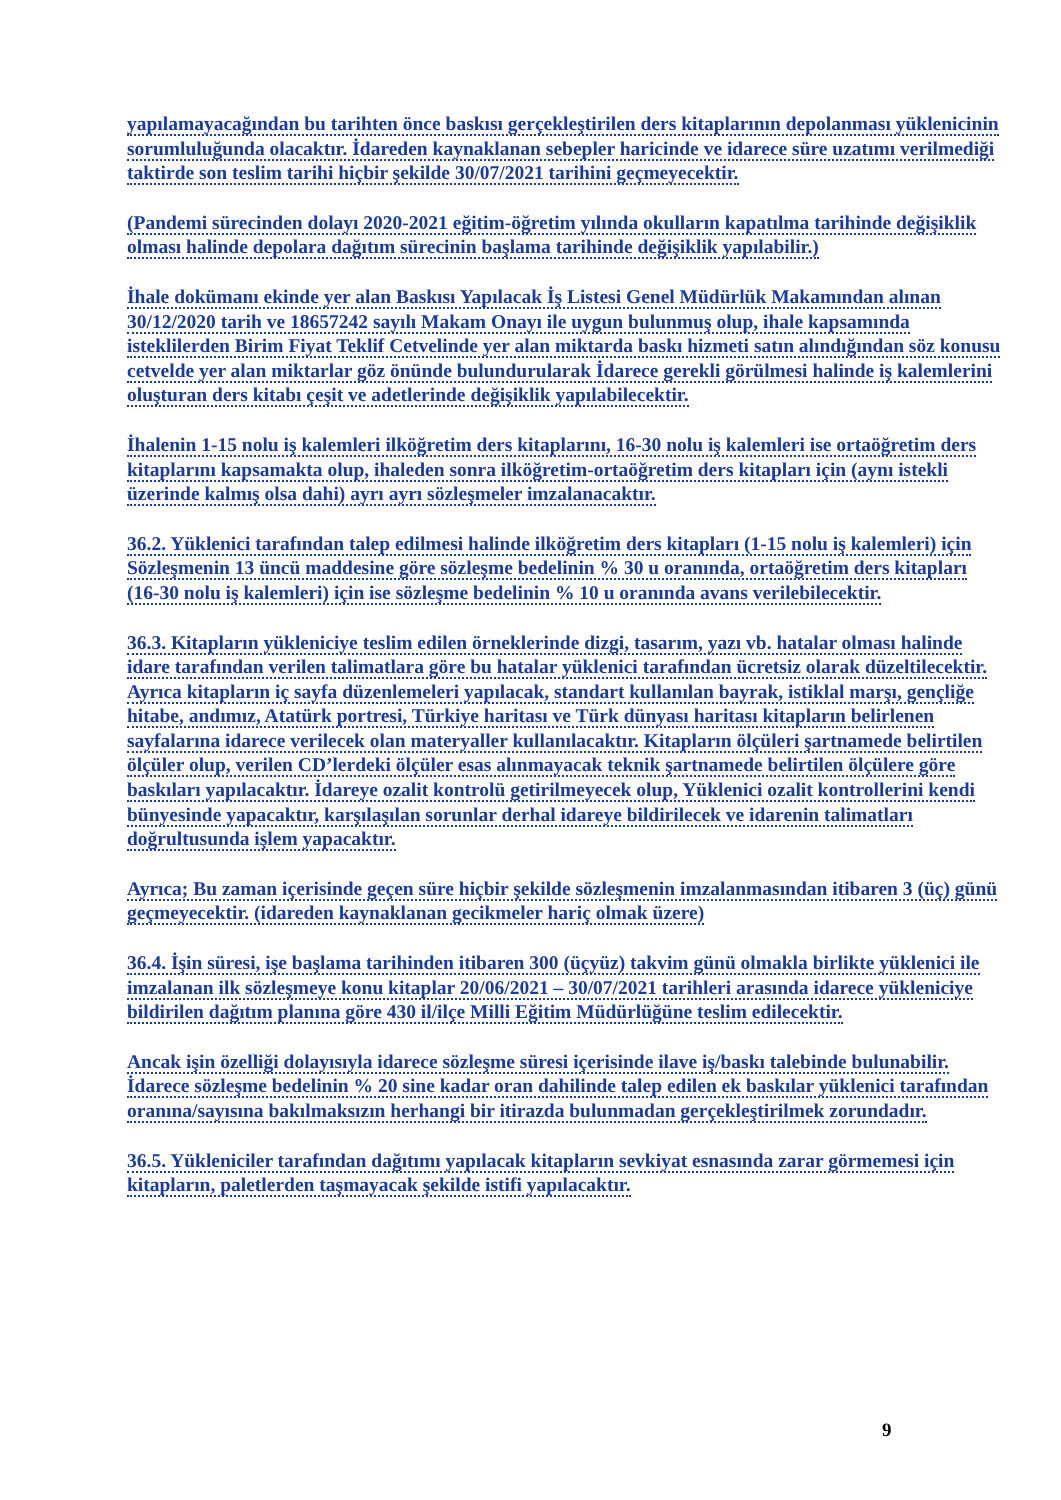yapılamayacağından bu tarihten önce baskısı gerçekleştirilen ders kitaplarının depolanması yüklenicinin sorumluluğunda olacaktır. İdareden kaynaklanan sebepler haricinde ve idarece süre uzatımı verilmediği taktirde son teslim tarihi hiçbir şekilde 30/07/2021 tarihini geçmeyecektir.
(Pandemi sürecinden dolayı 2020-2021 eğitim-öğretim yılında okulların kapatılma tarihinde değişiklik olması halinde depolara dağıtım sürecinin başlama tarihinde değişiklik yapılabilir.)
İhale dokümanı ekinde yer alan Baskısı Yapılacak İş Listesi Genel Müdürlük Makamından alınan 30/12/2020 tarih ve 18657242 sayılı Makam Onayı ile uygun bulunmuş olup, ihale kapsamında isteklilerden Birim Fiyat Teklif Cetvelinde yer alan miktarda baskı hizmeti satın alındığından söz konusu cetvelde yer alan miktarlar göz önünde bulundurularak İdarece gerekli görülmesi halinde iş kalemlerini oluşturan ders kitabı çeşit ve adetlerinde değişiklik yapılabilecektir.
İhalenin 1-15 nolu iş kalemleri ilköğretim ders kitaplarını, 16-30 nolu iş kalemleri ise ortaöğretim ders kitaplarını kapsamakta olup, ihaleden sonra ilköğretim-ortaöğretim ders kitapları için (aynı istekli üzerinde kalmış olsa dahi) ayrı ayrı sözleşmeler imzalanacaktır.
36.2. Yüklenici tarafından talep edilmesi halinde ilköğretim ders kitapları (1-15 nolu iş kalemleri) için Sözleşmenin 13 üncü maddesine göre sözleşme bedelinin % 30 u oranında, ortaöğretim ders kitapları (16-30 nolu iş kalemleri) için ise sözleşme bedelinin % 10 u oranında avans verilebilecektir.
36.3. Kitapların yükleniciye teslim edilen örneklerinde dizgi, tasarım, yazı vb. hatalar olması halinde idare tarafından verilen talimatlara göre bu hatalar yüklenici tarafından ücretsiz olarak düzeltilecektir. Ayrıca kitapların iç sayfa düzenlemeleri yapılacak, standart kullanılan bayrak, istiklal marşı, gençliğe hitabe, andımız, Atatürk portresi, Türkiye haritası ve Türk dünyası haritası kitapların belirlenen sayfalarına idarece verilecek olan materyaller kullanılacaktır. Kitapların ölçüleri şartnamede belirtilen ölçüler olup, verilen CD’lerdeki ölçüler esas alınmayacak teknik şartnamede belirtilen ölçülere göre baskıları yapılacaktır. İdareye ozalit kontrolü getirilmeyecek olup, Yüklenici ozalit kontrollerini kendi bünyesinde yapacaktır, karşılaşılan sorunlar derhal idareye bildirilecek ve idarenin talimatları doğrultusunda işlem yapacaktır.
Ayrıca; Bu zaman içerisinde geçen süre hiçbir şekilde sözleşmenin imzalanmasından itibaren 3 (üç) günü geçmeyecektir. (idareden kaynaklanan gecikmeler hariç olmak üzere)
36.4. İşin süresi, işe başlama tarihinden itibaren 300 (üçyüz) takvim günü olmakla birlikte yüklenici ile imzalanan ilk sözleşmeye konu kitaplar 20/06/2021 – 30/07/2021 tarihleri arasında idarece yükleniciye bildirilen dağıtım planına göre 430 il/ilçe Milli Eğitim Müdürlüğüne teslim edilecektir.
Ancak işin özelliği dolayısıyla idarece sözleşme süresi içerisinde ilave iş/baskı talebinde bulunabilir. İdarece sözleşme bedelinin % 20 sine kadar oran dahilinde talep edilen ek baskılar yüklenici tarafından oranına/sayısına bakılmaksızın herhangi bir itirazda bulunmadan gerçekleştirilmek zorundadır.
36.5. Yükleniciler tarafından dağıtımı yapılacak kitapların sevkiyat esnasında zarar görmemesi için kitapların, paletlerden taşmayacak şekilde istifi yapılacaktır.
9